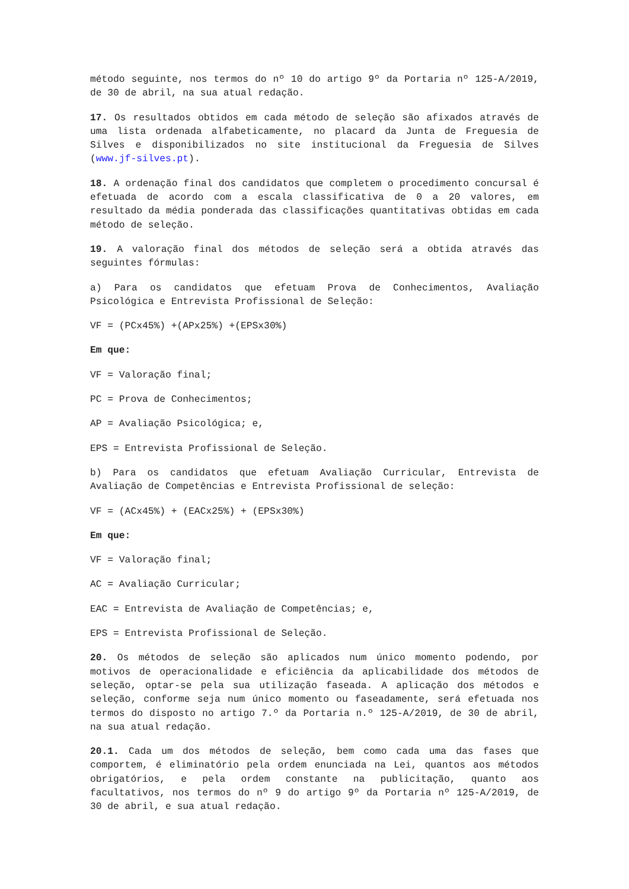método seguinte, nos termos do nº 10 do artigo 9º da Portaria nº 125-A/2019, de 30 de abril, na sua atual redação.
17. Os resultados obtidos em cada método de seleção são afixados através de uma lista ordenada alfabeticamente, no placard da Junta de Freguesia de Silves e disponibilizados no site institucional da Freguesia de Silves (www.jf-silves.pt).
18. A ordenação final dos candidatos que completem o procedimento concursal é efetuada de acordo com a escala classificativa de 0 a 20 valores, em resultado da média ponderada das classificações quantitativas obtidas em cada método de seleção.
19. A valoração final dos métodos de seleção será a obtida através das seguintes fórmulas:
a) Para os candidatos que efetuam Prova de Conhecimentos, Avaliação Psicológica e Entrevista Profissional de Seleção:
VF = (PCx45%) +(APx25%) +(EPSx30%)
Em que:
VF = Valoração final;
PC = Prova de Conhecimentos;
AP = Avaliação Psicológica; e,
EPS = Entrevista Profissional de Seleção.
b) Para os candidatos que efetuam Avaliação Curricular, Entrevista de Avaliação de Competências e Entrevista Profissional de seleção:
VF = (ACx45%) + (EACx25%) + (EPSx30%)
Em que:
VF = Valoração final;
AC = Avaliação Curricular;
EAC = Entrevista de Avaliação de Competências; e,
EPS = Entrevista Profissional de Seleção.
20. Os métodos de seleção são aplicados num único momento podendo, por motivos de operacionalidade e eficiência da aplicabilidade dos métodos de seleção, optar-se pela sua utilização faseada. A aplicação dos métodos e seleção, conforme seja num único momento ou faseadamente, será efetuada nos termos do disposto no artigo 7.º da Portaria n.º 125-A/2019, de 30 de abril, na sua atual redação.
20.1. Cada um dos métodos de seleção, bem como cada uma das fases que comportem, é eliminatório pela ordem enunciada na Lei, quantos aos métodos obrigatórios, e pela ordem constante na publicitação, quanto aos facultativos, nos termos do nº 9 do artigo 9º da Portaria nº 125-A/2019, de 30 de abril, e sua atual redação.